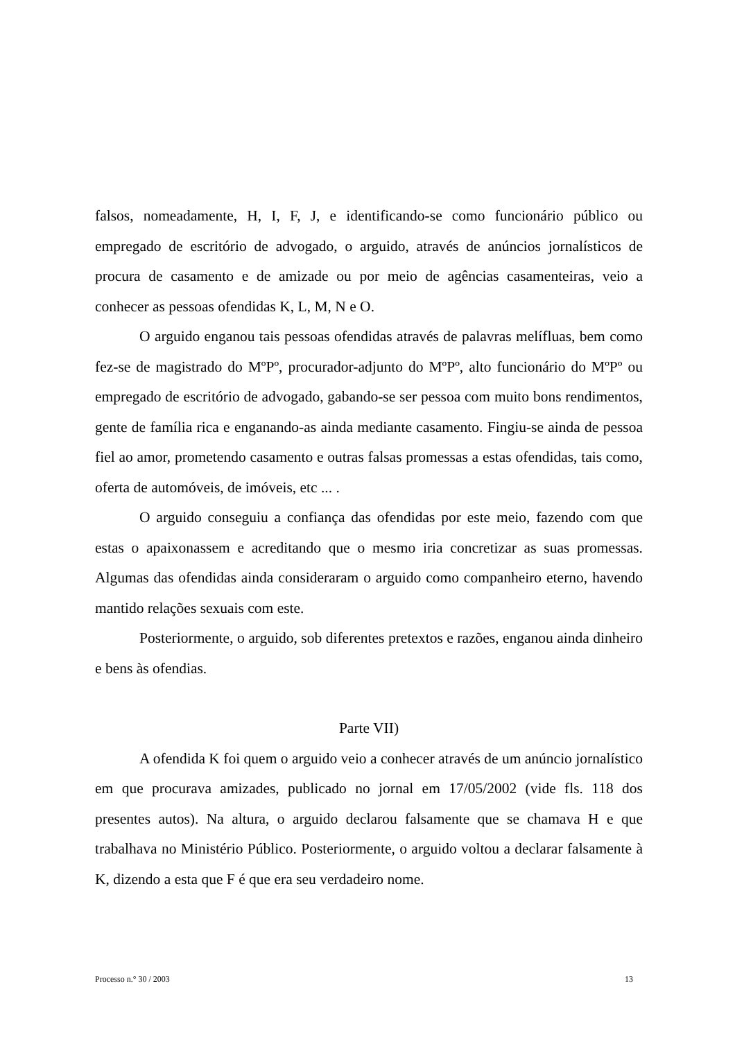falsos, nomeadamente, H, I, F, J, e identificando-se como funcionário público ou empregado de escritório de advogado, o arguido, através de anúncios jornalísticos de procura de casamento e de amizade ou por meio de agências casamenteiras, veio a conhecer as pessoas ofendidas K, L, M, N e O.
O arguido enganou tais pessoas ofendidas através de palavras melífluas, bem como fez-se de magistrado do MºPº, procurador-adjunto do MºPº, alto funcionário do MºPº ou empregado de escritório de advogado, gabando-se ser pessoa com muito bons rendimentos, gente de família rica e enganando-as ainda mediante casamento. Fingiu-se ainda de pessoa fiel ao amor, prometendo casamento e outras falsas promessas a estas ofendidas, tais como, oferta de automóveis, de imóveis, etc ... .
O arguido conseguiu a confiança das ofendidas por este meio, fazendo com que estas o apaixonassem e acreditando que o mesmo iria concretizar as suas promessas. Algumas das ofendidas ainda consideraram o arguido como companheiro eterno, havendo mantido relações sexuais com este.
Posteriormente, o arguido, sob diferentes pretextos e razões, enganou ainda dinheiro e bens às ofendias.
Parte VII)
A ofendida K foi quem o arguido veio a conhecer através de um anúncio jornalístico em que procurava amizades, publicado no jornal em 17/05/2002 (vide fls. 118 dos presentes autos). Na altura, o arguido declarou falsamente que se chamava H e que trabalhava no Ministério Público. Posteriormente, o arguido voltou a declarar falsamente à K, dizendo a esta que F é que era seu verdadeiro nome.
Processo n.° 30 / 2003 13